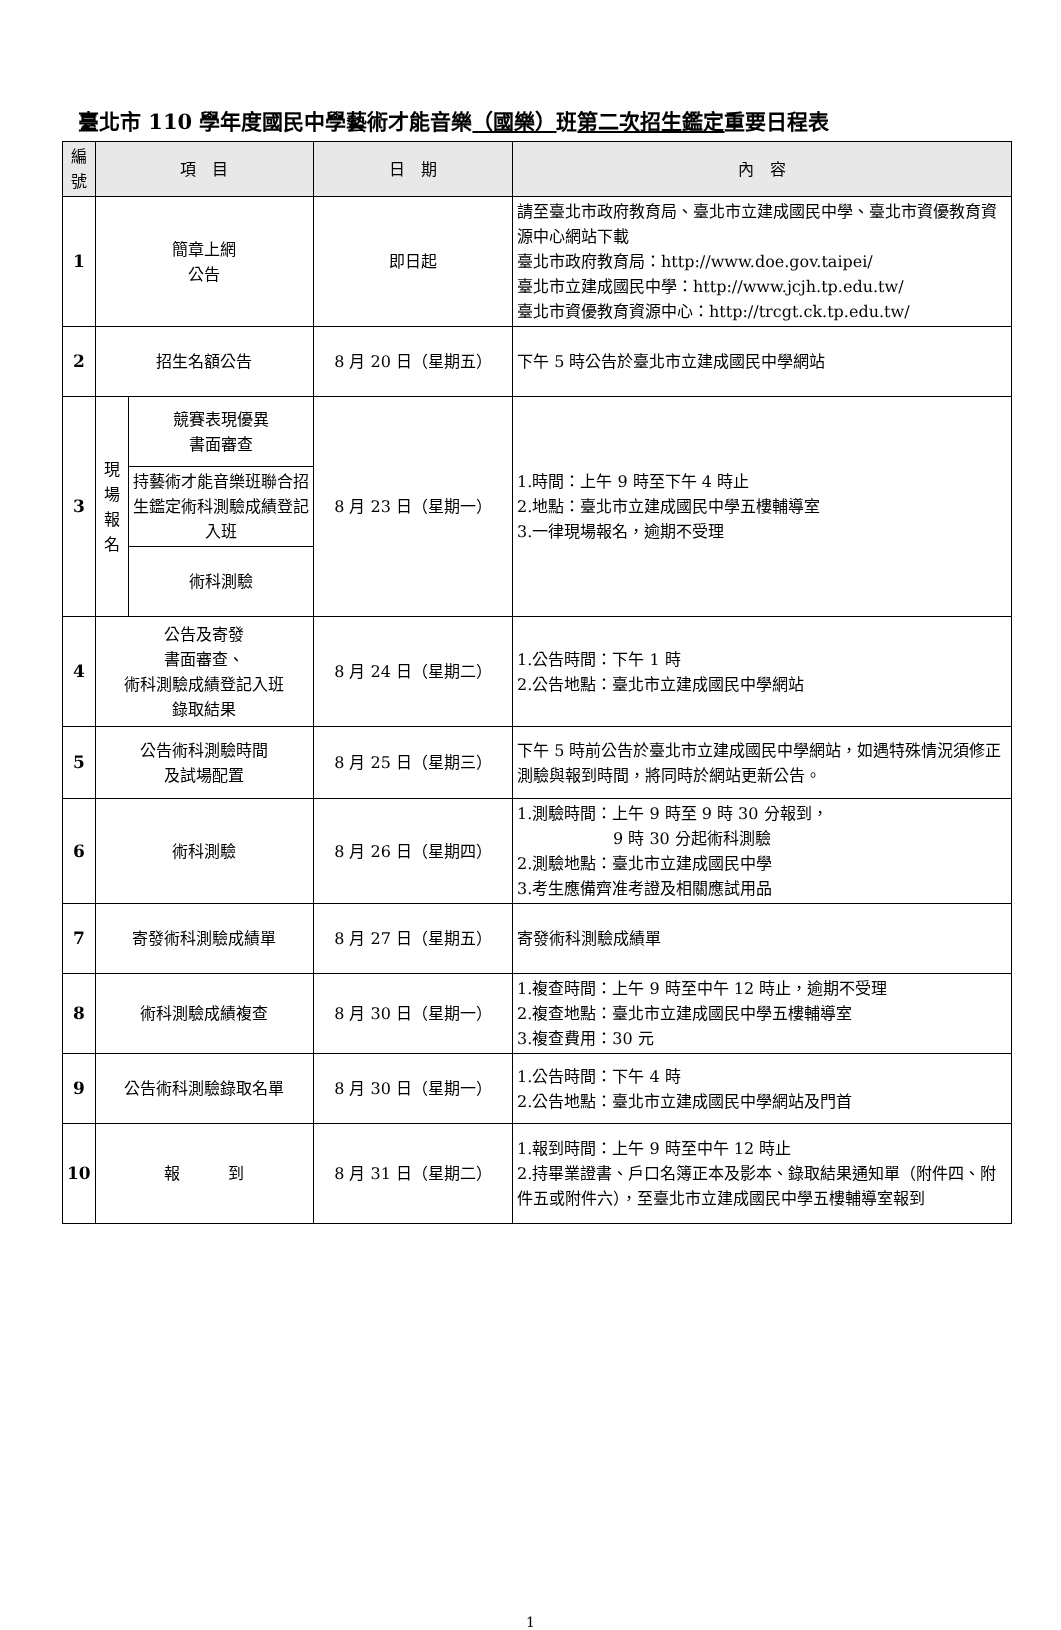臺北市 110 學年度國民中學藝術才能音樂（國樂）班第二次招生鑑定重要日程表
| 編號 | 項 目 | | 日 期 | 內 容 |
| --- | --- | --- | --- | --- |
| 1 | 簡章上網 公告 | | 即日起 | 請至臺北市政府教育局、臺北市立建成國民中學、臺北市資優教育資源中心網站下載 臺北市政府教育局：http://www.doe.gov.taipei/ 臺北市立建成國民中學：http://www.jcjh.tp.edu.tw/ 臺北市資優教育資源中心：http://trcgt.ck.tp.edu.tw/ |
| 2 | 招生名額公告 | | 8 月 20 日（星期五） | 下午 5 時公告於臺北市立建成國民中學網站 |
| 3 | 現場報名 | 競賽表現優異 書面審查 | 8 月 23 日（星期一） | 1.時間：上午 9 時至下午 4 時止 2.地點：臺北市立建成國民中學五樓輔導室 3.一律現場報名，逾期不受理 |
| | | 持藝術才能音樂班聯合招生鑑定術科測驗成績登記入班 | | |
| | | 術科測驗 | | |
| 4 | 公告及寄發 書面審查、 術科測驗成績登記入班 錄取結果 | | 8 月 24 日（星期二） | 1.公告時間：下午 1 時 2.公告地點：臺北市立建成國民中學網站 |
| 5 | 公告術科測驗時間 及試場配置 | | 8 月 25 日（星期三） | 下午 5 時前公告於臺北市立建成國民中學網站，如遇特殊情況須修正測驗與報到時間，將同時於網站更新公告。 |
| 6 | 術科測驗 | | 8 月 26 日（星期四） | 1.測驗時間：上午 9 時至 9 時 30 分報到， 9 時 30 分起術科測驗 2.測驗地點：臺北市立建成國民中學 3.考生應備齊准考證及相關應試用品 |
| 7 | 寄發術科測驗成績單 | | 8 月 27 日（星期五） | 寄發術科測驗成績單 |
| 8 | 術科測驗成績複查 | | 8 月 30 日（星期一） | 1.複查時間：上午 9 時至中午 12 時止，逾期不受理 2.複查地點：臺北市立建成國民中學五樓輔導室 3.複查費用：30 元 |
| 9 | 公告術科測驗錄取名單 | | 8 月 30 日（星期一） | 1.公告時間：下午 4 時 2.公告地點：臺北市立建成國民中學網站及門首 |
| 10 | 報 到 | | 8 月 31 日（星期二） | 1.報到時間：上午 9 時至中午 12 時止 2.持畢業證書、戶口名簿正本及影本、錄取結果通知單（附件四、附件五或附件六），至臺北市立建成國民中學五樓輔導室報到 |
1